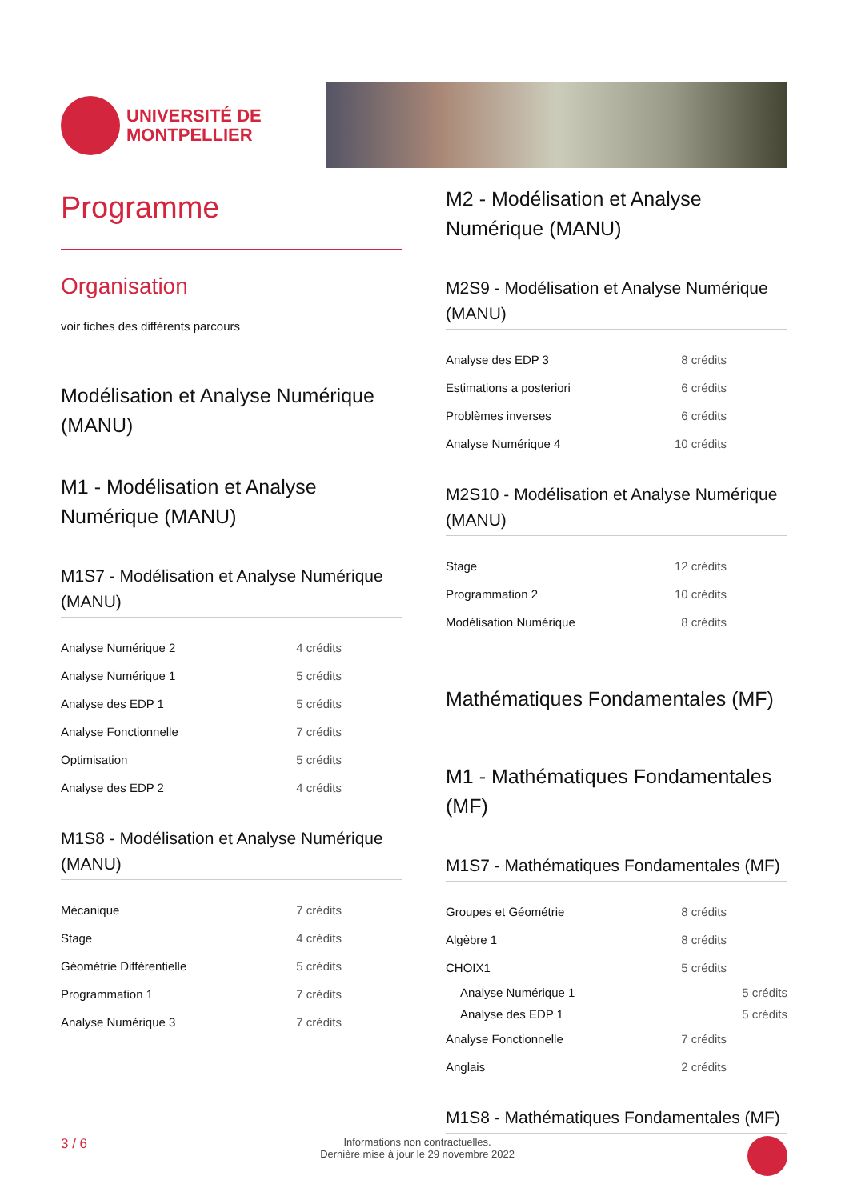UNIVERSITÉ DE
MONTPELLIER
Programme
Organisation
voir fiches des différents parcours
Modélisation et Analyse Numérique (MANU)
M1 - Modélisation et Analyse Numérique (MANU)
M1S7 - Modélisation et Analyse Numérique (MANU)
| Analyse Numérique 2 | 4 crédits |
| Analyse Numérique 1 | 5 crédits |
| Analyse des EDP 1 | 5 crédits |
| Analyse Fonctionnelle | 7 crédits |
| Optimisation | 5 crédits |
| Analyse des EDP 2 | 4 crédits |
M1S8 - Modélisation et Analyse Numérique (MANU)
| Mécanique | 7 crédits |
| Stage | 4 crédits |
| Géométrie Différentielle | 5 crédits |
| Programmation 1 | 7 crédits |
| Analyse Numérique 3 | 7 crédits |
M2 - Modélisation et Analyse Numérique (MANU)
M2S9 - Modélisation et Analyse Numérique (MANU)
| Analyse des EDP 3 | 8 crédits |
| Estimations a posteriori | 6 crédits |
| Problèmes inverses | 6 crédits |
| Analyse Numérique 4 | 10 crédits |
M2S10 - Modélisation et Analyse Numérique (MANU)
| Stage | 12 crédits |
| Programmation 2 | 10 crédits |
| Modélisation Numérique | 8 crédits |
Mathématiques Fondamentales (MF)
M1 - Mathématiques Fondamentales (MF)
M1S7 - Mathématiques Fondamentales (MF)
| Groupes et Géométrie | 8 crédits |
| Algèbre 1 | 8 crédits |
| CHOIX1 | 5 crédits |
| Analyse Numérique 1 | 5 crédits |
| Analyse des EDP 1 | 5 crédits |
| Analyse Fonctionnelle | 7 crédits |
| Anglais | 2 crédits |
M1S8 - Mathématiques Fondamentales (MF)
3 / 6 Informations non contractuelles.
Dernière mise à jour le 29 novembre 2022